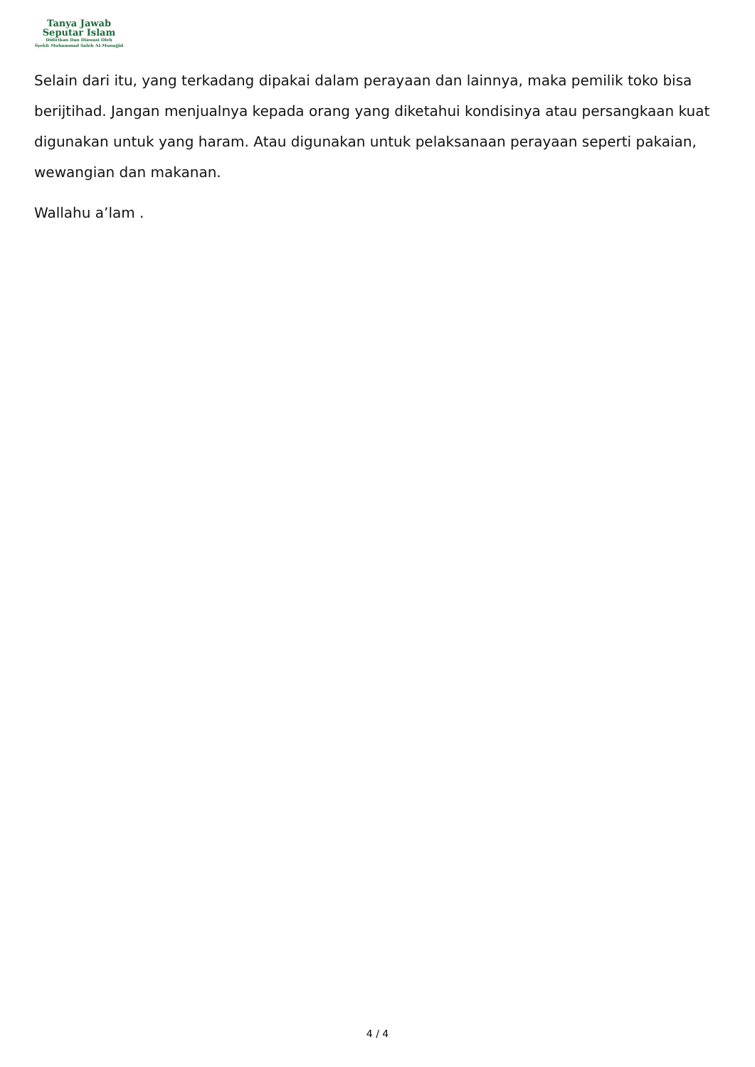Tanya Jawab
Seputar Islam
Didirikan Dan Diawasi Oleh
Syekh Muhammad Saleh Al-Munajjid
Selain dari itu, yang terkadang dipakai dalam perayaan dan lainnya, maka pemilik toko bisa berijtihad. Jangan menjualnya kepada orang yang diketahui kondisinya atau persangkaan kuat digunakan untuk yang haram. Atau digunakan untuk pelaksanaan perayaan seperti pakaian, wewangian dan makanan.
Wallahu a’lam .
4 / 4